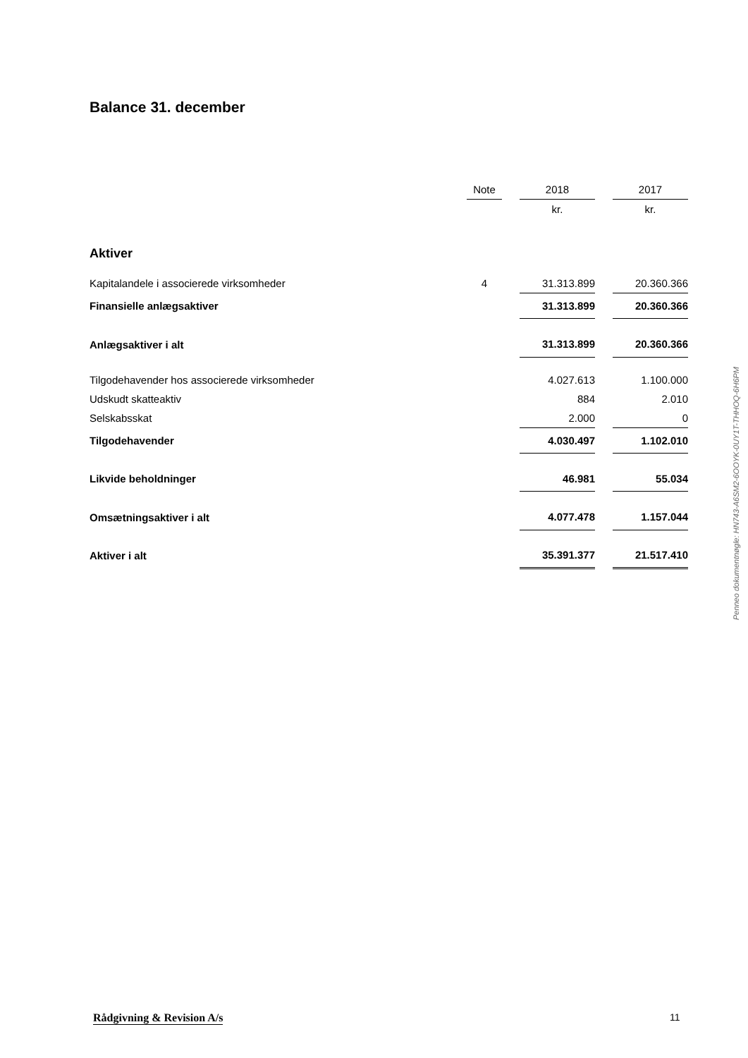Balance 31. december
| | Note | | 2018 | | 2017 |
| --- | --- | --- | --- | --- | --- |
| | | | kr. | | kr. |
| Aktiver | | | | | |
| Kapitalandele i associerede virksomheder | 4 | | 31.313.899 | | 20.360.366 |
| Finansielle anlægsaktiver | | | 31.313.899 | | 20.360.366 |
| Anlægsaktiver i alt | | | 31.313.899 | | 20.360.366 |
| Tilgodehavender hos associerede virksomheder | | | 4.027.613 | | 1.100.000 |
| Udskudt skatteaktiv | | | 884 | | 2.010 |
| Selskabsskat | | | 2.000 | | 0 |
| Tilgodehavender | | | 4.030.497 | | 1.102.010 |
| Likvide beholdninger | | | 46.981 | | 55.034 |
| Omsætningsaktiver i alt | | | 4.077.478 | | 1.157.044 |
| Aktiver i alt | | | 35.391.377 | | 21.517.410 |
Penneo dokumentnøgle: HN743-A6SM2-6OOYK-0UY1T-THHOQ-6H6PM
Rådgivning & Revision A/s 11